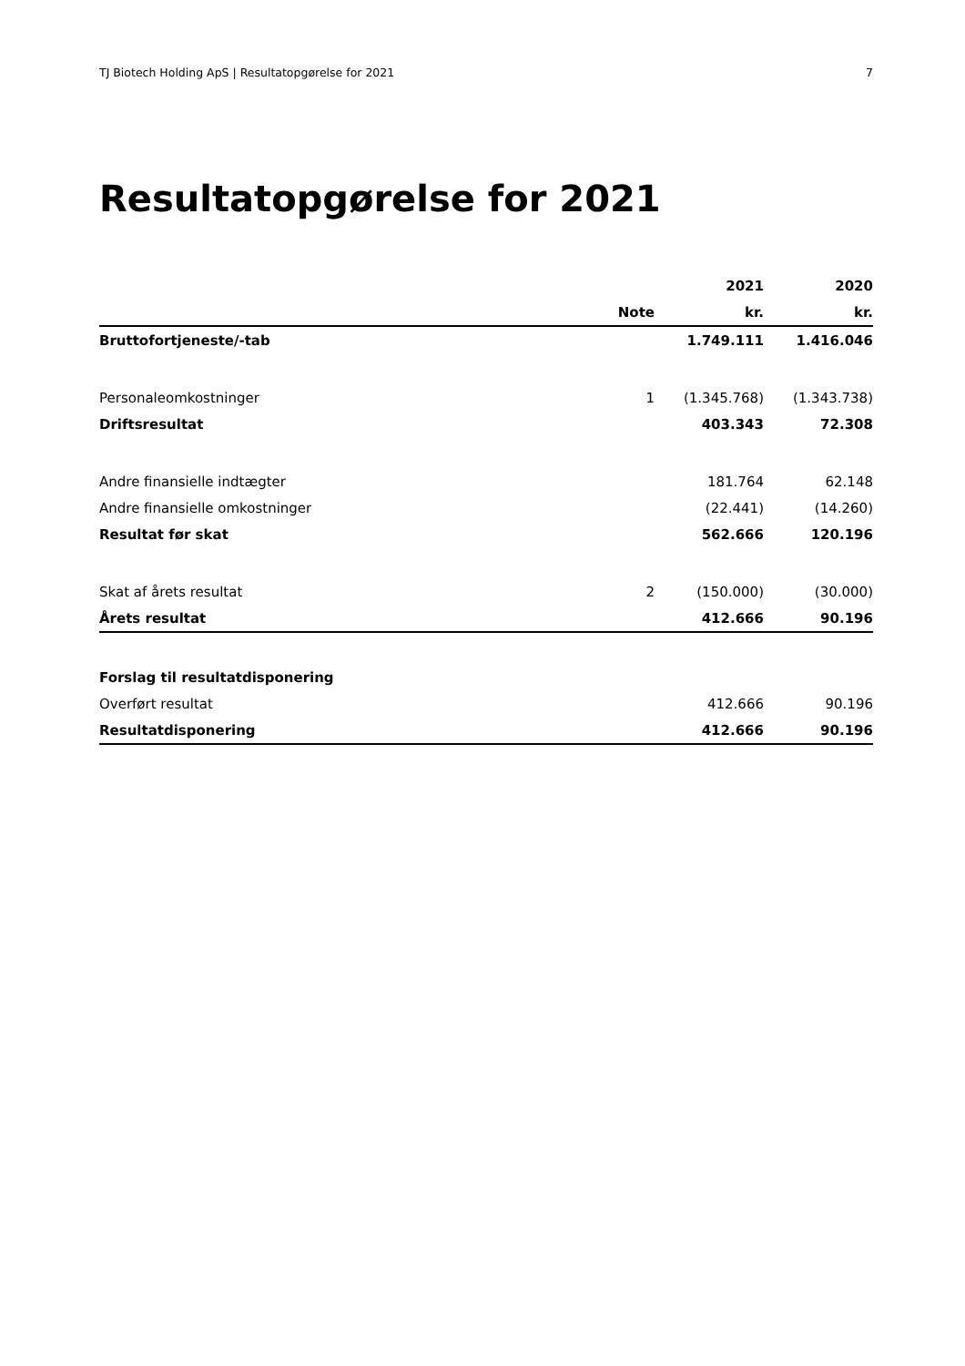TJ Biotech Holding ApS | Resultatopgørelse for 2021 7
Resultatopgørelse for 2021
| | | 2021 | 2020 |
| --- | --- | --- | --- |
| | Note | kr. | kr. |
| Bruttofortjeneste/-tab | | 1.749.111 | 1.416.046 |
| Personaleomkostninger | 1 | (1.345.768) | (1.343.738) |
| Driftsresultat | | 403.343 | 72.308 |
| Andre finansielle indtægter | | 181.764 | 62.148 |
| Andre finansielle omkostninger | | (22.441) | (14.260) |
| Resultat før skat | | 562.666 | 120.196 |
| Skat af årets resultat | 2 | (150.000) | (30.000) |
| Årets resultat | | 412.666 | 90.196 |
| Forslag til resultatdisponering | | | |
| Overført resultat | | 412.666 | 90.196 |
| Resultatdisponering | | 412.666 | 90.196 |